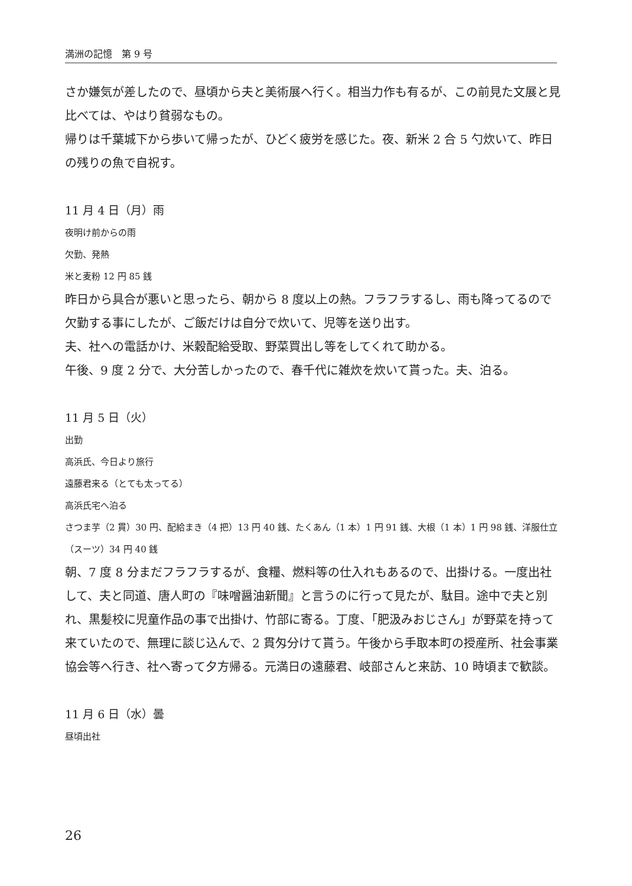満洲の記憶　第 9 号
さか嫌気が差したので、昼頃から夫と美術展へ行く。相当力作も有るが、この前見た文展と見比べては、やはり貧弱なもの。
帰りは千葉城下から歩いて帰ったが、ひどく疲労を感じた。夜、新米 2 合 5 勺炊いて、昨日の残りの魚で自祝す。
11 月 4 日（月）雨
夜明け前からの雨
欠勤、発熱
米と麦粉 12 円 85 銭
昨日から具合が悪いと思ったら、朝から 8 度以上の熱。フラフラするし、雨も降ってるので欠勤する事にしたが、ご飯だけは自分で炊いて、児等を送り出す。
夫、社への電話かけ、米穀配給受取、野菜買出し等をしてくれて助かる。
午後、9 度 2 分で、大分苦しかったので、春千代に雑炊を炊いて貰った。夫、泊る。
11 月 5 日（火）
出勤
高浜氏、今日より旅行
遠藤君来る（とても太ってる）
高浜氏宅へ泊る
さつま芋（2 貫）30 円、配給まき（4 把）13 円 40 銭、たくあん（1 本）1 円 91 銭、大根（1 本）1 円 98 銭、洋服仕立（スーツ）34 円 40 銭
朝、7 度 8 分まだフラフラするが、食糧、燃料等の仕入れもあるので、出掛ける。一度出社して、夫と同道、唐人町の『味噌醤油新聞』と言うのに行って見たが、駄目。途中で夫と別れ、黒髪校に児童作品の事で出掛け、竹部に寄る。丁度、「肥汲みおじさん」が野菜を持って来ていたので、無理に談じ込んで、2 貫匁分けて貰う。午後から手取本町の授産所、社会事業協会等へ行き、社へ寄って夕方帰る。元満日の遠藤君、岐部さんと来訪、10 時頃まで歓談。
11 月 6 日（水）曇
昼頃出社
26